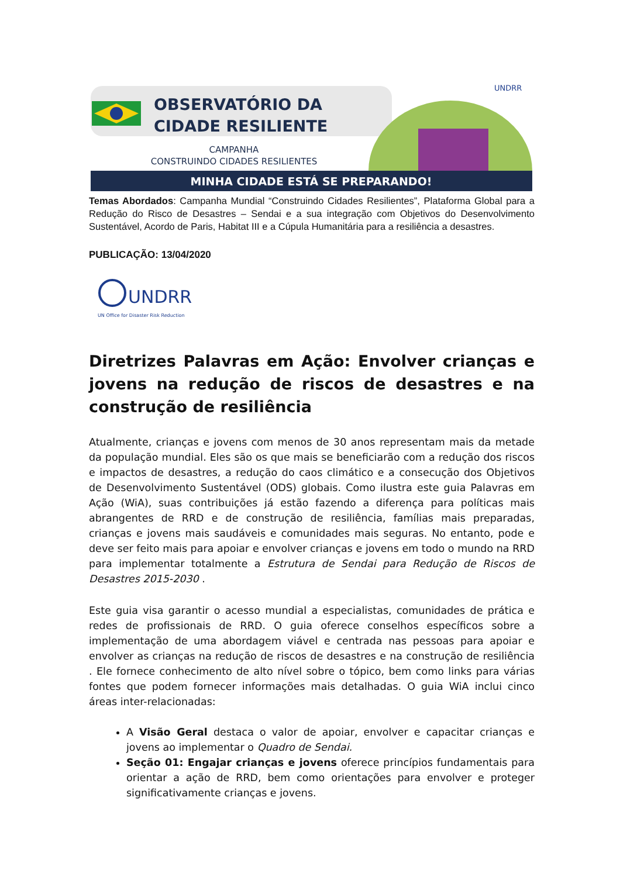OBSERVATÓRIO DA
CIDADE RESILIENTE
CAMPANHA
CONSTRUINDO CIDADES RESILIENTES
UNDRR
MINHA CIDADE ESTÁ SE PREPARANDO!
Temas Abordados: Campanha Mundial “Construindo Cidades Resilientes”, Plataforma Global para a Redução do Risco de Desastres – Sendai e a sua integração com Objetivos do Desenvolvimento Sustentável, Acordo de Paris, Habitat III e a Cúpula Humanitária para a resiliência a desastres.
PUBLICAÇÃO: 13/04/2020
UNDRR
UN Office for Disaster Risk Reduction
Diretrizes Palavras em Ação: Envolver crianças e jovens na redução de riscos de desastres e na construção de resiliência
Atualmente, crianças e jovens com menos de 30 anos representam mais da metade da população mundial. Eles são os que mais se beneficiarão com a redução dos riscos e impactos de desastres, a redução do caos climático e a consecução dos Objetivos de Desenvolvimento Sustentável (ODS) globais. Como ilustra este guia Palavras em Ação (WiA), suas contribuições já estão fazendo a diferença para políticas mais abrangentes de RRD e de construção de resiliência, famílias mais preparadas, crianças e jovens mais saudáveis e comunidades mais seguras. No entanto, pode e deve ser feito mais para apoiar e envolver crianças e jovens em todo o mundo na RRD para implementar totalmente a Estrutura de Sendai para Redução de Riscos de Desastres 2015-2030 .
Este guia visa garantir o acesso mundial a especialistas, comunidades de prática e redes de profissionais de RRD. O guia oferece conselhos específicos sobre a implementação de uma abordagem viável e centrada nas pessoas para apoiar e envolver as crianças na redução de riscos de desastres e na construção de resiliência . Ele fornece conhecimento de alto nível sobre o tópico, bem como links para várias fontes que podem fornecer informações mais detalhadas. O guia WiA inclui cinco áreas inter-relacionadas:
A Visão Geral destaca o valor de apoiar, envolver e capacitar crianças e jovens ao implementar o Quadro de Sendai.
Seção 01: Engajar crianças e jovens oferece princípios fundamentais para orientar a ação de RRD, bem como orientações para envolver e proteger significativamente crianças e jovens.